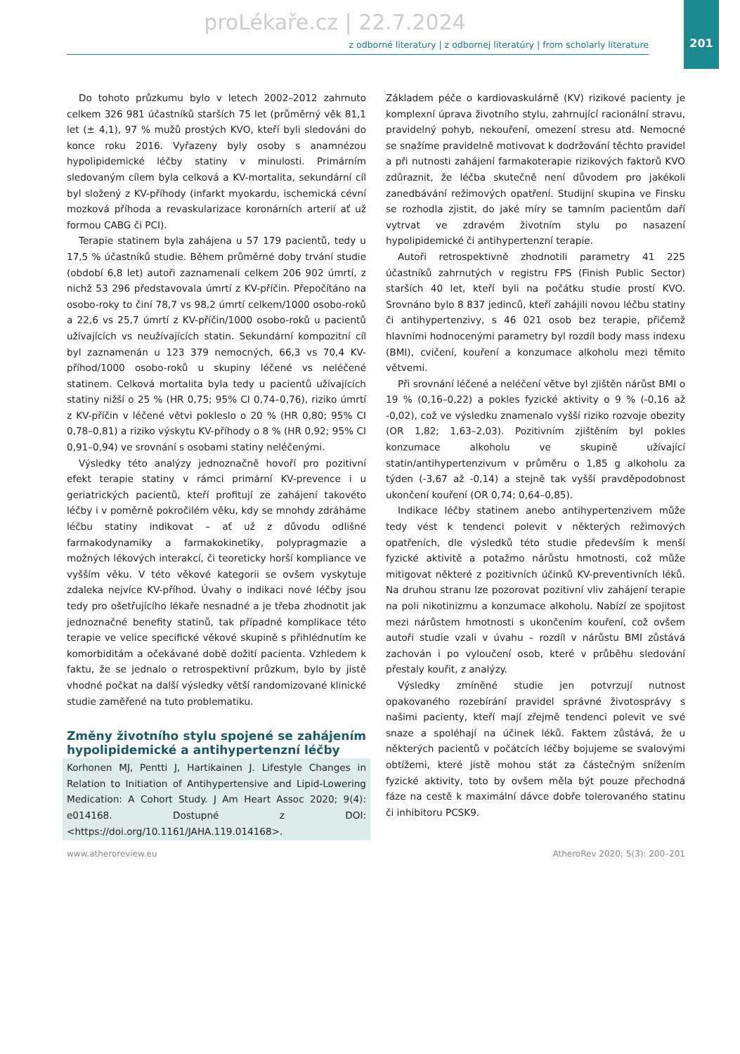proLékaře.cz | 22.7.2024
201
z odborné literatury | z odbornej literatúry | from scholarly literature
Do tohoto průzkumu bylo v letech 2002–2012 zahrnuto celkem 326 981 účastníků starších 75 let (průměrný věk 81,1 let (± 4,1), 97 % mužů prostých KVO, kteří byli sledováni do konce roku 2016. Vyřazeny byly osoby s anamnézou hypolipidemické léčby statiny v minulosti. Primárním sledovaným cílem byla celková a KV-mortalita, sekundární cíl byl složený z KV-příhody (infarkt myokardu, ischemická cévní mozková příhoda a revaskularizace koronárních arterií ať už formou CABG či PCI).
Terapie statinem byla zahájena u 57 179 pacientů, tedy u 17,5 % účastníků studie. Během průměrné doby trvání studie (období 6,8 let) autoři zaznamenali celkem 206 902 úmrtí, z nichž 53 296 představovala úmrtí z KV-příčin. Přepočítáno na osobo-roky to činí 78,7 vs 98,2 úmrtí celkem/1000 osobo-roků a 22,6 vs 25,7 úmrtí z KV-příčin/1000 osobo-roků u pacientů užívajících vs neužívajících statin. Sekundární kompozitní cíl byl zaznamenán u 123 379 nemocných, 66,3 vs 70,4 KV-příhod/1000 osobo-roků u skupiny léčené vs neléčené statinem. Celková mortalita byla tedy u pacientů užívajících statiny nižší o 25 % (HR 0,75; 95% CI 0,74–0,76), riziko úmrtí z KV-příčin v léčené větvi pokleslo o 20 % (HR 0,80; 95% CI 0,78–0,81) a riziko výskytu KV-příhody o 8 % (HR 0,92; 95% CI 0,91–0,94) ve srovnání s osobami statiny neléčenými.
Výsledky této analýzy jednoznačně hovoří pro pozitivní efekt terapie statiny v rámci primární KV-prevence i u geriatrických pacientů, kteří profitují ze zahájení takovéto léčby i v poměrně pokročilém věku, kdy se mnohdy zdráháme léčbu statiny indikovat – ať už z důvodu odlišné farmakodynamiky a farmakokinetiky, polypragmazie a možných lékových interakcí, či teoreticky horší kompliance ve vyšším věku. V této věkové kategorii se ovšem vyskytuje zdaleka nejvíce KV-příhod. Úvahy o indikaci nové léčby jsou tedy pro ošetřujícího lékaře nesnadné a je třeba zhodnotit jak jednoznačné benefity statinů, tak případné komplikace této terapie ve velice specifické věkové skupině s přihlédnutím ke komorbiditám a očekávané době dožití pacienta. Vzhledem k faktu, že se jednalo o retrospektivní průzkum, bylo by jistě vhodné počkat na další výsledky větší randomizované klinické studie zaměřené na tuto problematiku.
Změny životního stylu spojené se zahájením hypolipidemické a antihypertenzní léčby
Korhonen MJ, Pentti J, Hartikainen J. Lifestyle Changes in Relation to Initiation of Antihypertensive and Lipid-Lowering Medication: A Cohort Study. J Am Heart Assoc 2020; 9(4): e014168. Dostupné z DOI: <https://doi.org/10.1161/JAHA.119.014168>.
Základem péče o kardiovaskulárně (KV) rizikové pacienty je komplexní úprava životního stylu, zahrnující racionální stravu, pravidelný pohyb, nekouření, omezení stresu atd. Nemocné se snažíme pravidelně motivovat k dodržování těchto pravidel a při nutnosti zahájení farmakoterapie rizikových faktorů KVO zdůraznit, že léčba skutečně není důvodem pro jakékoli zanedbávání režimových opatření. Studijní skupina ve Finsku se rozhodla zjistit, do jaké míry se tamním pacientům daří vytrvat ve zdravém životním stylu po nasazení hypolipidemické či antihypertenzní terapie.
Autoři retrospektivně zhodnotili parametry 41 225 účastníků zahrnutých v registru FPS (Finish Public Sector) starších 40 let, kteří byli na počátku studie prostí KVO. Srovnáno bylo 8 837 jedinců, kteří zahájili novou léčbu statiny či antihypertenzivy, s 46 021 osob bez terapie, přičemž hlavními hodnocenými parametry byl rozdíl body mass indexu (BMI), cvičení, kouření a konzumace alkoholu mezi těmito větvemi.
Při srovnání léčené a neléčení větve byl zjištěn nárůst BMI o 19 % (0,16–0,22) a pokles fyzické aktivity o 9 % (-0,16 až -0,02), což ve výsledku znamenalo vyšší riziko rozvoje obezity (OR 1,82; 1,63–2,03). Pozitivním zjištěním byl pokles konzumace alkoholu ve skupině užívající statin/antihypertenzivum v průměru o 1,85 g alkoholu za týden (-3,67 až -0,14) a stejně tak vyšší pravděpodobnost ukončení kouření (OR 0,74; 0,64–0,85).
Indikace léčby statinem anebo antihypertenzivem může tedy vést k tendenci polevit v některých režimových opatřeních, dle výsledků této studie především k menší fyzické aktivitě a potažmo nárůstu hmotnosti, což může mitigovat některé z pozitivních účinků KV-preventivních léků. Na druhou stranu lze pozorovat pozitivní vliv zahájení terapie na poli nikotinizmu a konzumace alkoholu. Nabízí ze spojitost mezi nárůstem hmotnosti s ukončením kouření, což ovšem autoři studie vzali v úvahu – rozdíl v nárůstu BMI zůstává zachován i po vyloučení osob, které v průběhu sledování přestaly kouřit, z analýzy.
Výsledky zmíněné studie jen potvrzují nutnost opakovaného rozebírání pravidel správné životosprávy s našimi pacienty, kteří mají zřejmě tendenci polevit ve své snaze a spoléhají na účinek léků. Faktem zůstává, že u některých pacientů v počátcích léčby bojujeme se svalovými obtížemi, které jistě mohou stát za částečným snížením fyzické aktivity, toto by ovšem měla být pouze přechodná fáze na cestě k maximální dávce dobře tolerovaného statinu či inhibitoru PCSK9.
www.atheroreview.eu AtheroRev 2020; 5(3): 200–201